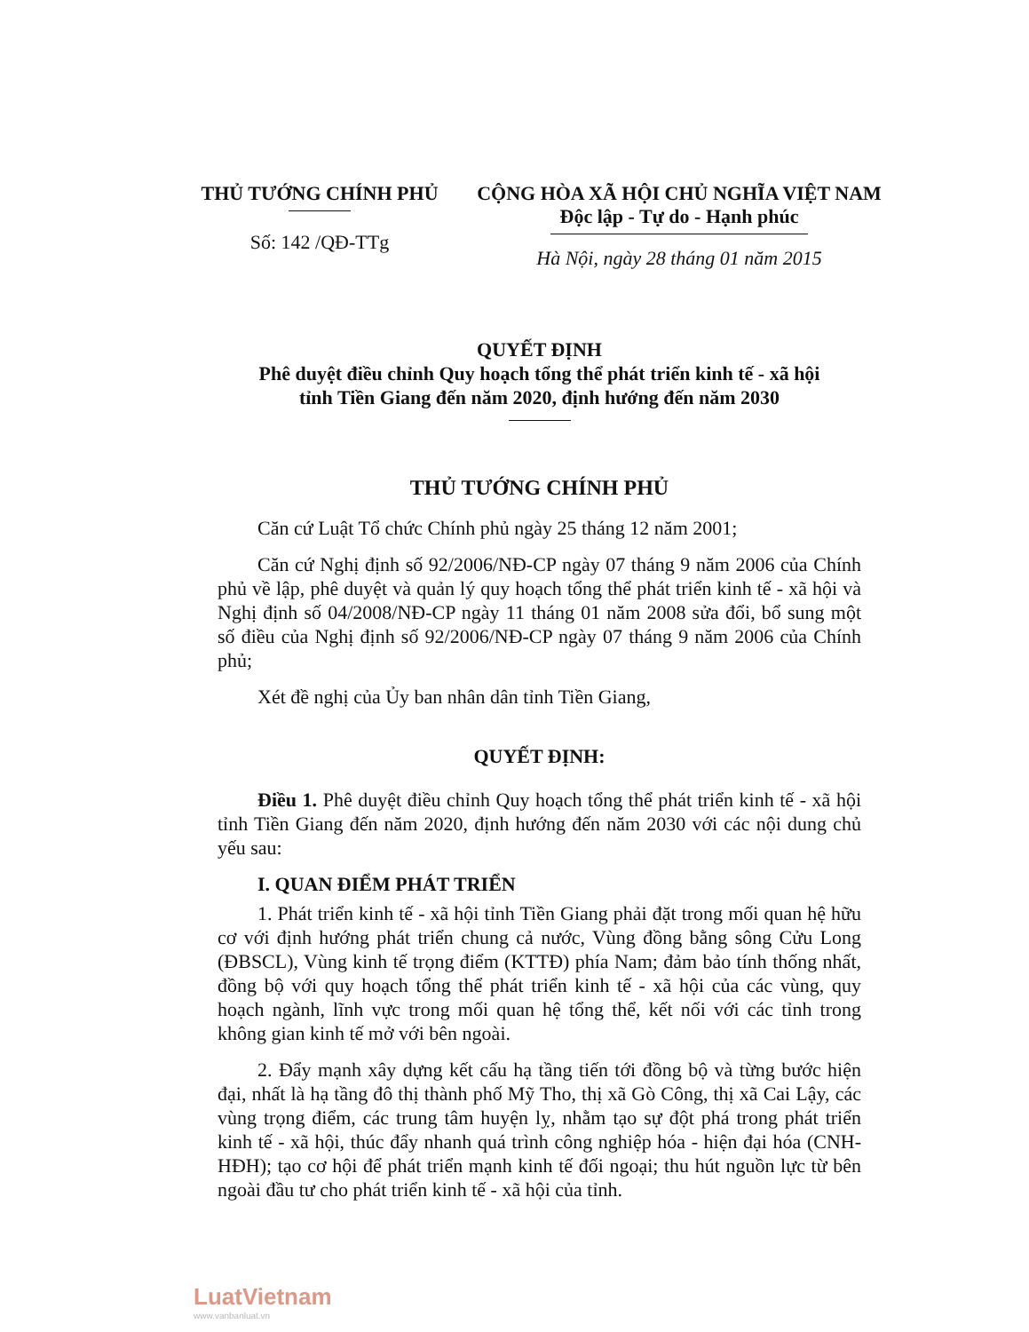THỦ TƯỚNG CHÍNH PHỦ
Số: 142 /QĐ-TTg
CỘNG HÒA XÃ HỘI CHỦ NGHĨA VIỆT NAM
Độc lập - Tự do - Hạnh phúc
Hà Nội, ngày 28 tháng 01 năm 2015
QUYẾT ĐỊNH
Phê duyệt điều chỉnh Quy hoạch tổng thể phát triển kinh tế - xã hội
tỉnh Tiền Giang đến năm 2020, định hướng đến năm 2030
THỦ TƯỚNG CHÍNH PHỦ
Căn cứ Luật Tổ chức Chính phủ ngày 25 tháng 12 năm 2001;
Căn cứ Nghị định số 92/2006/NĐ-CP ngày 07 tháng 9 năm 2006 của Chính phủ về lập, phê duyệt và quản lý quy hoạch tổng thể phát triển kinh tế - xã hội và Nghị định số 04/2008/NĐ-CP ngày 11 tháng 01 năm 2008 sửa đổi, bổ sung một số điều của Nghị định số 92/2006/NĐ-CP ngày 07 tháng 9 năm 2006 của Chính phủ;
Xét đề nghị của Ủy ban nhân dân tỉnh Tiền Giang,
QUYẾT ĐỊNH:
Điều 1. Phê duyệt điều chỉnh Quy hoạch tổng thể phát triển kinh tế - xã hội tỉnh Tiền Giang đến năm 2020, định hướng đến năm 2030 với các nội dung chủ yếu sau:
I. QUAN ĐIỂM PHÁT TRIỂN
1. Phát triển kinh tế - xã hội tỉnh Tiền Giang phải đặt trong mối quan hệ hữu cơ với định hướng phát triển chung cả nước, Vùng đồng bằng sông Cửu Long (ĐBSCL), Vùng kinh tế trọng điểm (KTTĐ) phía Nam; đảm bảo tính thống nhất, đồng bộ với quy hoạch tổng thể phát triển kinh tế - xã hội của các vùng, quy hoạch ngành, lĩnh vực trong mối quan hệ tổng thể, kết nối với các tỉnh trong không gian kinh tế mở với bên ngoài.
2. Đẩy mạnh xây dựng kết cấu hạ tầng tiến tới đồng bộ và từng bước hiện đại, nhất là hạ tầng đô thị thành phố Mỹ Tho, thị xã Gò Công, thị xã Cai Lậy, các vùng trọng điểm, các trung tâm huyện lỵ, nhằm tạo sự đột phá trong phát triển kinh tế - xã hội, thúc đẩy nhanh quá trình công nghiệp hóa - hiện đại hóa (CNH-HĐH); tạo cơ hội để phát triển mạnh kinh tế đối ngoại; thu hút nguồn lực từ bên ngoài đầu tư cho phát triển kinh tế - xã hội của tỉnh.
LuatVietnam
www.vanbanluat.vn